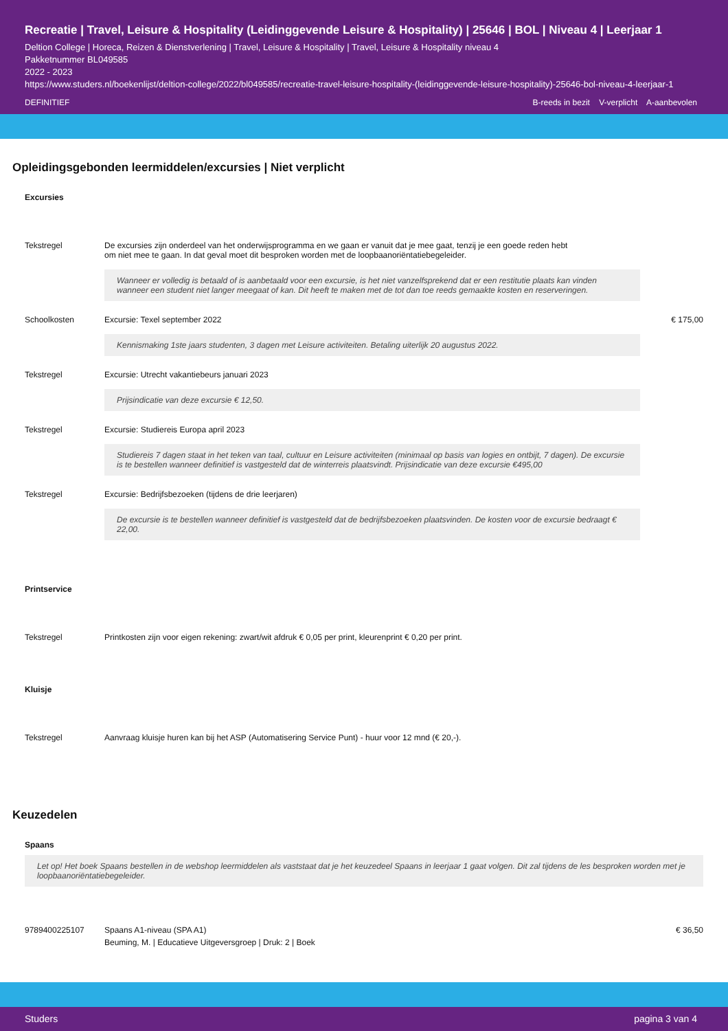Recreatie | Travel, Leisure & Hospitality (Leidinggevende Leisure & Hospitality) | 25646 | BOL | Niveau 4 | Leerjaar 1
Deltion College | Horeca, Reizen & Dienstverlening | Travel, Leisure & Hospitality | Travel, Leisure & Hospitality niveau 4
Pakketnummer BL049585
2022 - 2023
https://www.studers.nl/boekenlijst/deltion-college/2022/bl049585/recreatie-travel-leisure-hospitality-(leidinggevende-leisure-hospitality)-25646-bol-niveau-4-leerjaar-1
DEFINITIEF B-reeds in bezit V-verplicht A-aanbevolen
Opleidingsgebonden leermiddelen/excursies | Niet verplicht
Excursies
| Tekstregel | De excursies zijn onderdeel van het onderwijsprogramma en we gaan er vanuit dat je mee gaat, tenzij je een goede reden hebt om niet mee te gaan. In dat geval moet dit besproken worden met de loopbaanoriëntatiebegeleider. Wanneer er volledig is betaald of is aanbetaald voor een excursie, is het niet vanzelfsprekend dat er een restitutie plaats kan vinden wanneer een student niet langer meegaat of kan. Dit heeft te maken met de tot dan toe reeds gemaakte kosten en reserveringen. | |
| Schoolkosten | Excursie: Texel september 2022 Kennismaking 1ste jaars studenten, 3 dagen met Leisure activiteiten. Betaling uiterlijk 20 augustus 2022. | € 175,00 |
| Tekstregel | Excursie: Utrecht vakantiebeurs januari 2023 Prijsindicatie van deze excursie € 12,50. | |
| Tekstregel | Excursie: Studiereis Europa april 2023 Studiereis 7 dagen staat in het teken van taal, cultuur en Leisure activiteiten (minimaal op basis van logies en ontbijt, 7 dagen). De excursie is te bestellen wanneer definitief is vastgesteld dat de winterreis plaatsvindt. Prijsindicatie van deze excursie €495,00 | |
| Tekstregel | Excursie: Bedrijfsbezoeken (tijdens de drie leerjaren) De excursie is te bestellen wanneer definitief is vastgesteld dat de bedrijfsbezoeken plaatsvinden. De kosten voor de excursie bedraagt € 22,00. | |
Printservice
| Tekstregel | Printkosten zijn voor eigen rekening: zwart/wit afdruk € 0,05 per print, kleurenprint € 0,20 per print. |
Kluisje
| Tekstregel | Aanvraag kluisje huren kan bij het ASP (Automatisering Service Punt) - huur voor 12 mnd (€ 20,-). |
Keuzedelen
Spaans
Let op! Het boek Spaans bestellen in de webshop leermiddelen als vaststaat dat je het keuzedeel Spaans in leerjaar 1 gaat volgen. Dit zal tijdens de les besproken worden met je loopbaanoriëntatiebegeleider.
| 9789400225107 | Spaans A1-niveau (SPA A1) Beuming, M. / Educatieve Uitgeversgroep / Druk: 2 / Boek | € 36,50 |
Studers pagina 3 van 4